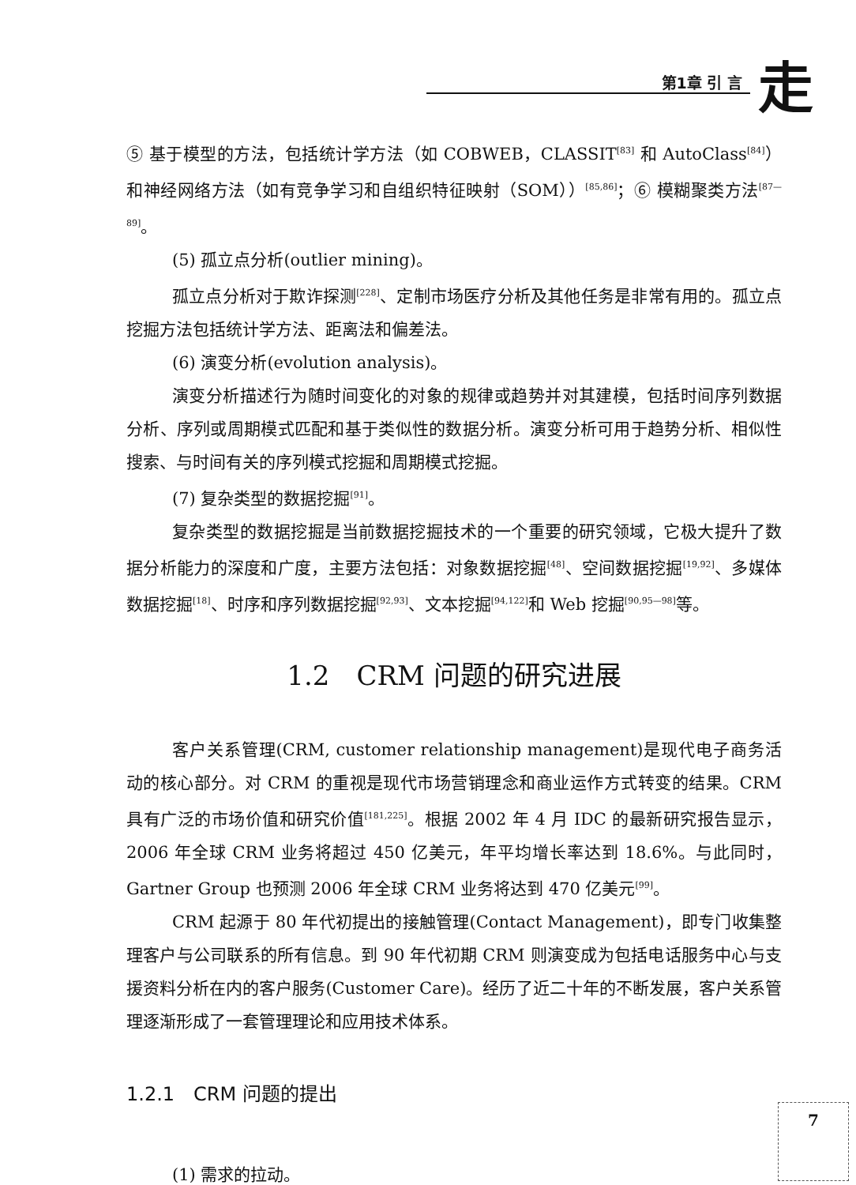第1章 引 言 走
⑤ 基于模型的方法，包括统计学方法（如 COBWEB，CLASSIT<sup>[83]</sup> 和 AutoClass<sup>[84]</sup>）和神经网络方法（如有竞争学习和自组织特征映射（SOM））<sup>[85,86]</sup>；⑥ 模糊聚类方法<sup>[87—89]</sup>。
(5) 孤立点分析(outlier mining)。
孤立点分析对于欺诈探测<sup>[228]</sup>、定制市场医疗分析及其他任务是非常有用的。孤立点挖掘方法包括统计学方法、距离法和偏差法。
(6) 演变分析(evolution analysis)。
演变分析描述行为随时间变化的对象的规律或趋势并对其建模，包括时间序列数据分析、序列或周期模式匹配和基于类似性的数据分析。演变分析可用于趋势分析、相似性搜索、与时间有关的序列模式挖掘和周期模式挖掘。
(7) 复杂类型的数据挖掘<sup>[91]</sup>。
复杂类型的数据挖掘是当前数据挖掘技术的一个重要的研究领域，它极大提升了数据分析能力的深度和广度，主要方法包括：对象数据挖掘<sup>[48]</sup>、空间数据挖掘<sup>[19,92]</sup>、多媒体数据挖掘<sup>[18]</sup>、时序和序列数据挖掘<sup>[92,93]</sup>、文本挖掘<sup>[94,122]</sup>和 Web 挖掘<sup>[90,95—98]</sup>等。
1.2　CRM 问题的研究进展
客户关系管理(CRM, customer relationship management)是现代电子商务活动的核心部分。对 CRM 的重视是现代市场营销理念和商业运作方式转变的结果。CRM 具有广泛的市场价值和研究价值<sup>[181,225]</sup>。根据 2002 年 4 月 IDC 的最新研究报告显示，2006 年全球 CRM 业务将超过 450 亿美元，年平均增长率达到 18.6%。与此同时，Gartner Group 也预测 2006 年全球 CRM 业务将达到 470 亿美元<sup>[99]</sup>。
CRM 起源于 80 年代初提出的接触管理(Contact Management)，即专门收集整理客户与公司联系的所有信息。到 90 年代初期 CRM 则演变成为包括电话服务中心与支援资料分析在内的客户服务(Customer Care)。经历了近二十年的不断发展，客户关系管理逐渐形成了一套管理理论和应用技术体系。
1.2.1　CRM 问题的提出
(1) 需求的拉动。
7